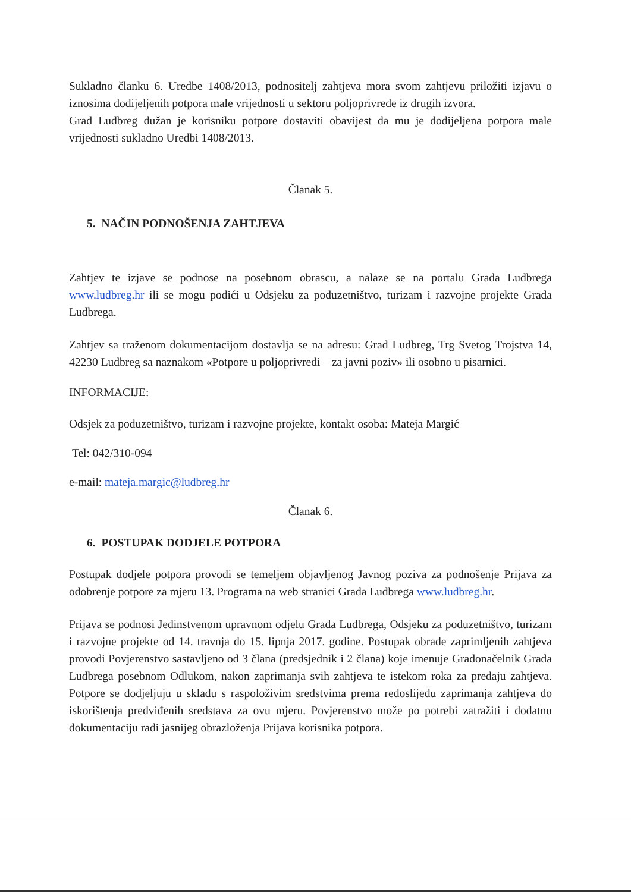Sukladno članku 6. Uredbe 1408/2013, podnositelj zahtjeva mora svom zahtjevu priložiti izjavu o iznosima dodijeljenih potpora male vrijednosti u sektoru poljoprivrede iz drugih izvora.
Grad Ludbreg dužan je korisniku potpore dostaviti obavijest da mu je dodijeljena potpora male vrijednosti sukladno Uredbi 1408/2013.
Članak 5.
5. NAČIN PODNOŠENJA ZAHTJEVA
Zahtjev te izjave se podnose na posebnom obrascu, a nalaze se na portalu Grada Ludbrega www.ludbreg.hr ili se mogu podići u Odsjeku za poduzetništvo, turizam i razvojne projekte Grada Ludbrega.
Zahtjev sa traženom dokumentacijom dostavlja se na adresu: Grad Ludbreg, Trg Svetog Trojstva 14, 42230 Ludbreg sa naznakom «Potpore u poljoprivredi – za javni poziv» ili osobno u pisarnici.
INFORMACIJE:
Odsjek za poduzetništvo, turizam i razvojne projekte, kontakt osoba: Mateja Margić
Tel: 042/310-094
e-mail: mateja.margic@ludbreg.hr
Članak 6.
6. POSTUPAK DODJELE POTPORA
Postupak dodjele potpora provodi se temeljem objavljenog Javnog poziva za podnošenje Prijava za odobrenje potpore za mjeru 13. Programa na web stranici Grada Ludbrega www.ludbreg.hr.
Prijava se podnosi Jedinstvenom upravnom odjelu Grada Ludbrega, Odsjeku za poduzetništvo, turizam i razvojne projekte od 14. travnja do 15. lipnja 2017. godine. Postupak obrade zaprimljenih zahtjeva provodi Povjerenstvo sastavljeno od 3 člana (predsjednik i 2 člana) koje imenuje Gradonačelnik Grada Ludbrega posebnom Odlukom, nakon zaprimanja svih zahtjeva te istekom roka za predaju zahtjeva. Potpore se dodjeljuju u skladu s raspoloživim sredstvima prema redoslijedu zaprimanja zahtjeva do iskorištenja predviđenih sredstava za ovu mjeru. Povjerenstvo može po potrebi zatražiti i dodatnu dokumentaciju radi jasnijeg obrazloženja Prijava korisnika potpora.